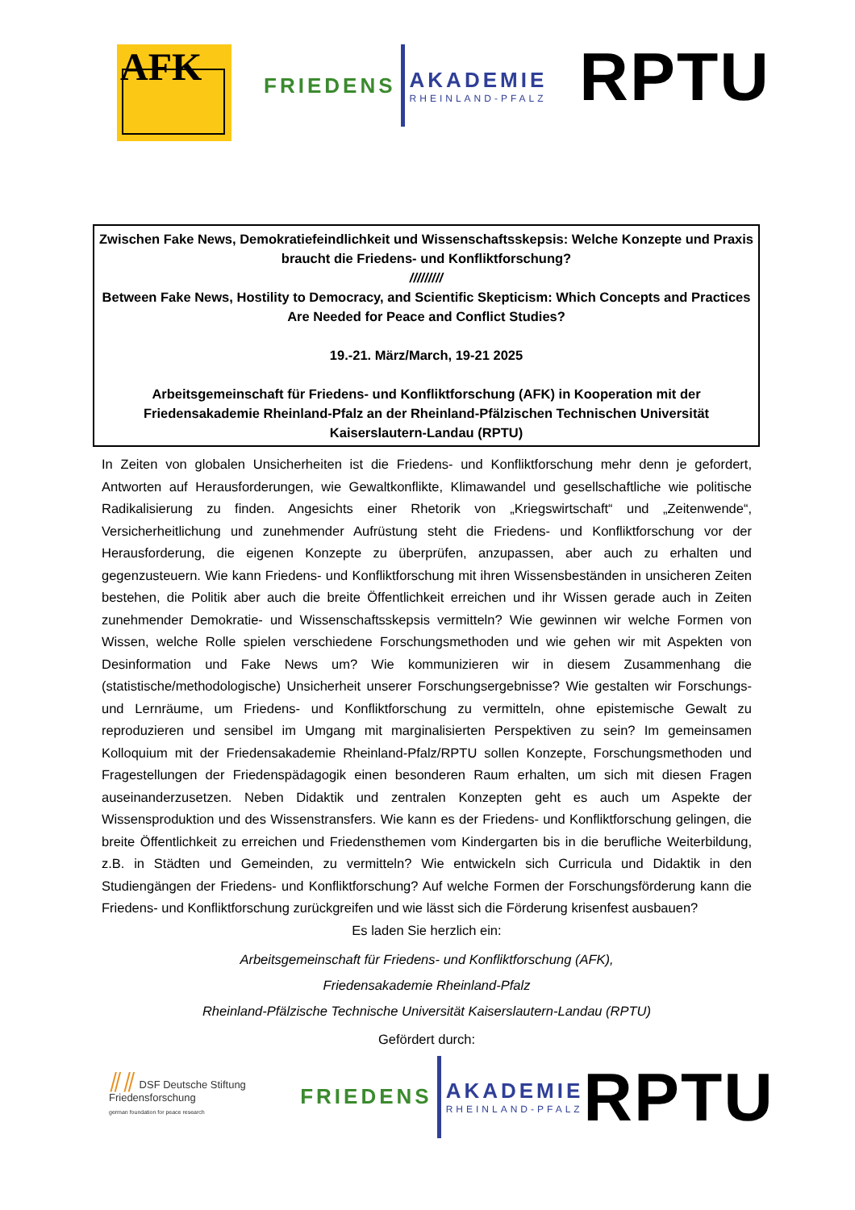AFK
FRIEDENS
AKADEMIE
RHEINLAND-PFALZ
RPTU
Zwischen Fake News, Demokratiefeindlichkeit und Wissenschaftsskepsis: Welche Konzepte und Praxis braucht die Friedens- und Konfliktforschung?
/////////
Between Fake News, Hostility to Democracy, and Scientific Skepticism: Which Concepts and Practices Are Needed for Peace and Conflict Studies?
19.-21. März/March, 19-21 2025
Arbeitsgemeinschaft für Friedens- und Konfliktforschung (AFK) in Kooperation mit der Friedensakademie Rheinland-Pfalz an der Rheinland-Pfälzischen Technischen Universität Kaiserslautern-Landau (RPTU)
In Zeiten von globalen Unsicherheiten ist die Friedens- und Konfliktforschung mehr denn je gefordert, Antworten auf Herausforderungen, wie Gewaltkonflikte, Klimawandel und gesellschaftliche wie politische Radikalisierung zu finden. Angesichts einer Rhetorik von „Kriegswirtschaft“ und „Zeitenwende“, Versicherheitlichung und zunehmender Aufrüstung steht die Friedens- und Konfliktforschung vor der Herausforderung, die eigenen Konzepte zu überprüfen, anzupassen, aber auch zu erhalten und gegenzusteuern. Wie kann Friedens- und Konfliktforschung mit ihren Wissensbeständen in unsicheren Zeiten bestehen, die Politik aber auch die breite Öffentlichkeit erreichen und ihr Wissen gerade auch in Zeiten zunehmender Demokratie- und Wissenschaftsskepsis vermitteln? Wie gewinnen wir welche Formen von Wissen, welche Rolle spielen verschiedene Forschungsmethoden und wie gehen wir mit Aspekten von Desinformation und Fake News um? Wie kommunizieren wir in diesem Zusammenhang die (statistische/methodologische) Unsicherheit unserer Forschungsergebnisse? Wie gestalten wir Forschungs- und Lernräume, um Friedens- und Konfliktforschung zu vermitteln, ohne epistemische Gewalt zu reproduzieren und sensibel im Umgang mit marginalisierten Perspektiven zu sein? Im gemeinsamen Kolloquium mit der Friedensakademie Rheinland-Pfalz/RPTU sollen Konzepte, Forschungsmethoden und Fragestellungen der Friedenspädagogik einen besonderen Raum erhalten, um sich mit diesen Fragen auseinanderzusetzen. Neben Didaktik und zentralen Konzepten geht es auch um Aspekte der Wissensproduktion und des Wissenstransfers. Wie kann es der Friedens- und Konfliktforschung gelingen, die breite Öffentlichkeit zu erreichen und Friedensthemen vom Kindergarten bis in die berufliche Weiterbildung, z.B. in Städten und Gemeinden, zu vermitteln? Wie entwickeln sich Curricula und Didaktik in den Studiengängen der Friedens- und Konfliktforschung? Auf welche Formen der Forschungsförderung kann die Friedens- und Konfliktforschung zurückgreifen und wie lässt sich die Förderung krisenfest ausbauen?
Es laden Sie herzlich ein:
Arbeitsgemeinschaft für Friedens- und Konfliktforschung (AFK),
Friedensakademie Rheinland-Pfalz
Rheinland-Pfälzische Technische Universität Kaiserslautern-Landau (RPTU)
Gefördert durch:
⫽⫽ DSF Deutsche Stiftung Friedensforschung
german foundation for peace research
FRIEDENS
AKADEMIE
RHEINLAND-PFALZ
RPTU